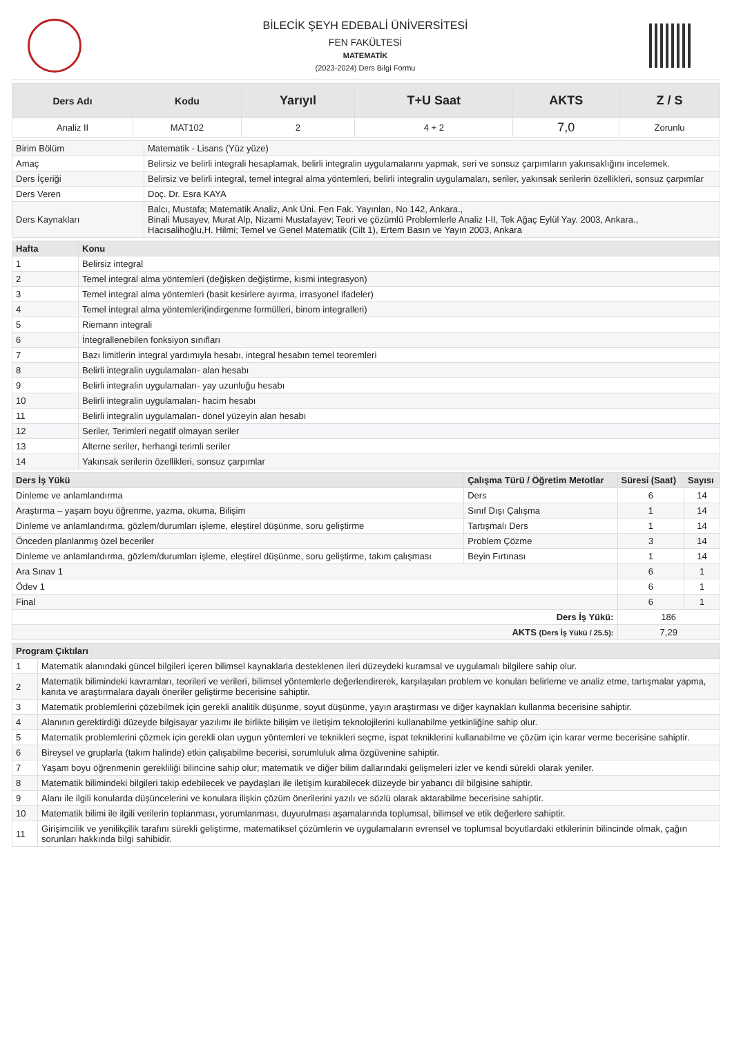BİLECİK ŞEYH EDEBALİ ÜNİVERSİTESİ
FEN FAKÜLTESİ
MATEMATİK
(2023-2024) Ders Bilgi Formu
| Ders Adı | Kodu | Yarıyıl | T+U Saat | AKTS | Z / S |
| --- | --- | --- | --- | --- | --- |
| Analiz II | MAT102 | 2 | 4 + 2 | 7,0 | Zorunlu |
| Birim Bölüm | Matematik - Lisans (Yüz yüze) |
| Amaç | Belirsiz ve belirli integrali hesaplamak, belirli integralin uygulamalarını yapmak, seri ve sonsuz çarpımların yakınsaklığını incelemek. |
| Ders İçeriği | Belirsiz ve belirli integral, temel integral alma yöntemleri, belirli integralin uygulamaları, seriler, yakınsak serilerin özellikleri, sonsuz çarpımlar |
| Ders Veren | Doç. Dr. Esra KAYA |
| Ders Kaynakları | Balcı, Mustafa; Matematik Analiz, Ank Üni. Fen Fak. Yayınları, No 142, Ankara., Binali Musayev, Murat Alp, Nizami Mustafayev; Teori ve çözümlü Problemlerle Analiz I-II, Tek Ağaç Eylül Yay. 2003, Ankara., Hacısalihoğlu,H. Hilmi; Temel ve Genel Matematik (Cilt 1), Ertem Basın ve Yayın 2003, Ankara |
| Hafta | Konu |
| --- | --- |
| 1 | Belirsiz integral |
| 2 | Temel integral alma yöntemleri (değişken değiştirme, kısmi integrasyon) |
| 3 | Temel integral alma yöntemleri (basit kesirlere ayırma, irrasyonel ifadeler) |
| 4 | Temel integral alma yöntemleri(indirgenme formülleri, binom integralleri) |
| 5 | Riemann integrali |
| 6 | İntegrallenebilen fonksiyon sınıfları |
| 7 | Bazı limitlerin integral yardımıyla hesabı, integral hesabın temel teoremleri |
| 8 | Belirli integralin uygulamaları- alan hesabı |
| 9 | Belirli integralin uygulamaları- yay uzunluğu hesabı |
| 10 | Belirli integralin uygulamaları- hacim hesabı |
| 11 | Belirli integralin uygulamaları- dönel yüzeyin alan hesabı |
| 12 | Seriler, Terimleri negatif olmayan seriler |
| 13 | Alterne seriler, herhangi terimli seriler |
| 14 | Yakınsak serilerin özellikleri, sonsuz çarpımlar |
| Ders İş Yükü | Çalışma Türü / Öğretim Metotlar | Süresi (Saat) | Sayısı |
| --- | --- | --- | --- |
| Dinleme ve anlamlandırma | Ders | 6 | 14 |
| Araştırma – yaşam boyu öğrenme, yazma, okuma, Bilişim | Sınıf Dışı Çalışma | 1 | 14 |
| Dinleme ve anlamlandırma, gözlem/durumları işleme, eleştirel düşünme, soru geliştirme | Tartışmalı Ders | 1 | 14 |
| Önceden planlanmış özel beceriler | Problem Çözme | 3 | 14 |
| Dinleme ve anlamlandırma, gözlem/durumları işleme, eleştirel düşünme, soru geliştirme, takım çalışması | Beyin Fırtınası | 1 | 14 |
| Ara Sınav 1 | | 6 | 1 |
| Ödev 1 | | 6 | 1 |
| Final | | 6 | 1 |
| Ders İş Yükü: | | 186 | |
| AKTS (Ders İş Yükü / 25.5): | | 7,29 | |
| Program Çıktıları | |
| --- | --- |
| 1 | Matematik alanındaki güncel bilgileri içeren bilimsel kaynaklarla desteklenen ileri düzeydeki kuramsal ve uygulamalı bilgilere sahip olur. |
| 2 | Matematik bilimindeki kavramları, teorileri ve verileri, bilimsel yöntemlerle değerlendirerek, karşılaşılan problem ve konuları belirleme ve analiz etme, tartışmalar yapma, kanıta ve araştırmalara dayalı öneriler geliştirme becerisine sahiptir. |
| 3 | Matematik problemlerini çözebilmek için gerekli analitik düşünme, soyut düşünme, yayın araştırması ve diğer kaynakları kullanma becerisine sahiptir. |
| 4 | Alanının gerektirdiği düzeyde bilgisayar yazılımı ile birlikte bilişim ve iletişim teknolojilerini kullanabilme yetkinliğine sahip olur. |
| 5 | Matematik problemlerini çözmek için gerekli olan uygun yöntemleri ve teknikleri seçme, ispat tekniklerini kullanabilme ve çözüm için karar verme becerisine sahiptir. |
| 6 | Bireysel ve gruplarla (takım halinde) etkin çalışabilme becerisi, sorumluluk alma özgüvenine sahiptir. |
| 7 | Yaşam boyu öğrenmenin gerekliliği bilincine sahip olur; matematik ve diğer bilim dallarındaki gelişmeleri izler ve kendi sürekli olarak yeniler. |
| 8 | Matematik bilimindeki bilgileri takip edebilecek ve paydaşları ile iletişim kurabilecek düzeyde bir yabancı dil bilgisine sahiptir. |
| 9 | Alanı ile ilgili konularda düşüncelerini ve konulara ilişkin çözüm önerilerini yazılı ve sözlü olarak aktarabilme becerisine sahiptir. |
| 10 | Matematik bilimi ile ilgili verilerin toplanması, yorumlanması, duyurulması aşamalarında toplumsal, bilimsel ve etik değerlere sahiptir. |
| 11 | Girişimcilik ve yenilikçilik tarafını sürekli geliştirme, matematiksel çözümlerin ve uygulamaların evrensel ve toplumsal boyutlardaki etkilerinin bilincinde olmak, çağın sorunları hakkında bilgi sahibidir. |